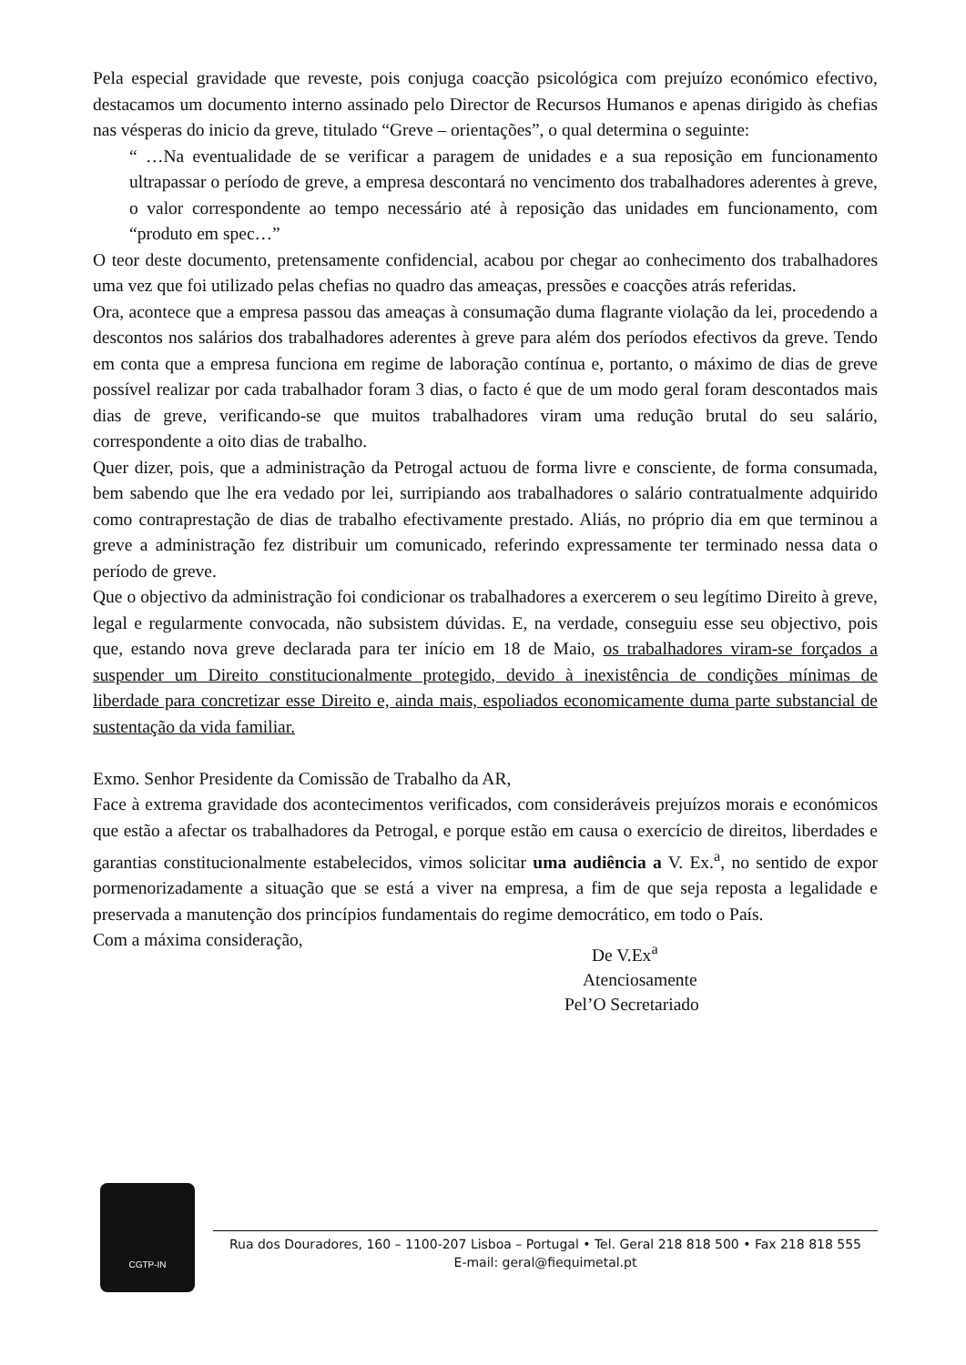Pela especial gravidade que reveste, pois conjuga coacção psicológica com prejuízo económico efectivo, destacamos um documento interno assinado pelo Director de Recursos Humanos e apenas dirigido às chefias nas vésperas do inicio da greve, titulado “Greve – orientações”, o qual determina o seguinte:
“ …Na eventualidade de se verificar a paragem de unidades e a sua reposição em funcionamento ultrapassar o período de greve, a empresa descontará no vencimento dos trabalhadores aderentes à greve, o valor correspondente ao tempo necessário até à reposição das unidades em funcionamento, com “produto em spec…”
O teor deste documento, pretensamente confidencial, acabou por chegar ao conhecimento dos trabalhadores uma vez que foi utilizado pelas chefias no quadro das ameaças, pressões e coacções atrás referidas.
Ora, acontece que a empresa passou das ameaças à consumação duma flagrante violação da lei, procedendo a descontos nos salários dos trabalhadores aderentes à greve para além dos períodos efectivos da greve. Tendo em conta que a empresa funciona em regime de laboração contínua e, portanto, o máximo de dias de greve possível realizar por cada trabalhador foram 3 dias, o facto é que de um modo geral foram descontados mais dias de greve, verificando-se que muitos trabalhadores viram uma redução brutal do seu salário, correspondente a oito dias de trabalho.
Quer dizer, pois, que a administração da Petrogal actuou de forma livre e consciente, de forma consumada, bem sabendo que lhe era vedado por lei, surripiando aos trabalhadores o salário contratualmente adquirido como contraprestação de dias de trabalho efectivamente prestado. Aliás, no próprio dia em que terminou a greve a administração fez distribuir um comunicado, referindo expressamente ter terminado nessa data o período de greve.
Que o objectivo da administração foi condicionar os trabalhadores a exercerem o seu legítimo Direito à greve, legal e regularmente convocada, não subsistem dúvidas. E, na verdade, conseguiu esse seu objectivo, pois que, estando nova greve declarada para ter início em 18 de Maio, os trabalhadores viram-se forçados a suspender um Direito constitucionalmente protegido, devido à inexistência de condições mínimas de liberdade para concretizar esse Direito e, ainda mais, espoliados economicamente duma parte substancial de sustentação da vida familiar.
Exmo. Senhor Presidente da Comissão de Trabalho da AR,
Face à extrema gravidade dos acontecimentos verificados, com consideráveis prejuízos morais e económicos que estão a afectar os trabalhadores da Petrogal, e porque estão em causa o exercício de direitos, liberdades e garantias constitucionalmente estabelecidos, vimos solicitar uma audiência a V. Ex.<sup>a</sup>, no sentido de expor pormenorizadamente a situação que se está a viver na empresa, a fim de que seja reposta a legalidade e preservada a manutenção dos princípios fundamentais do regime democrático, em todo o País.
Com a máxima consideração,
De V.Ex<sup>a</sup>
Atenciosamente
Pel’O Secretariado
CGTP-IN
Rua dos Douradores, 160 – 1100-207 Lisboa – Portugal • Tel. Geral 218 818 500 • Fax 218 818 555
E-mail: geral@fiequimetal.pt